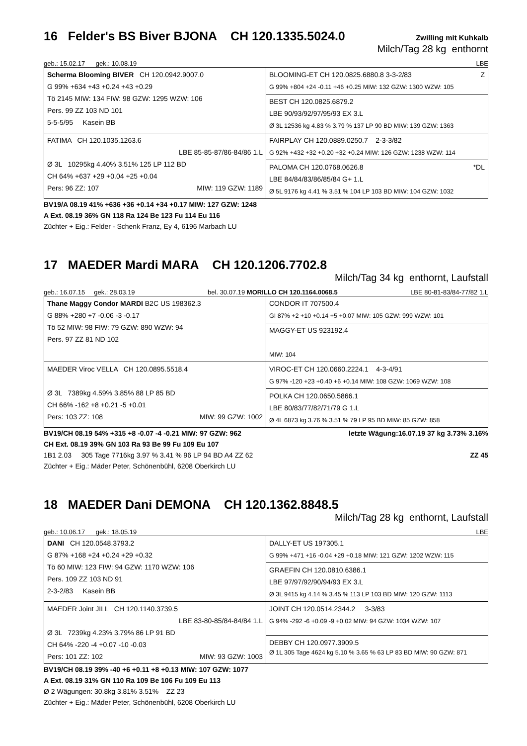16 Felder's BS Biver BJONA CH 120.1335.5024.0 Zwilling mit Kuhkalb
Milch/Tag 28 kg enthornt
geb.: 15.02.17 gek.: 10.08.19 LBE
| Scherma Blooming BIVER CH 120.0942.9007.0 G 99% +634 +43 +0.24 +43 +0.29 Tö 2145 MIW: 134 FIW: 98 GZW: 1295 WZW: 106 Pers. 99 ZZ 103 ND 101 5-5-5/95 Kasein BB | BLOOMING-ET CH 120.0825.6880.8 3-3-2/83 Z G 99% +804 +24 -0.11 +46 +0.25 MIW: 132 GZW: 1300 WZW: 105 |
| | BEST CH 120.0825.6879.2 LBE 90/93/92/97/95/93 EX 3.L Ø 3L 12536 kg 4.83 % 3.79 % 137 LP 90 BD MIW: 139 GZW: 1363 |
| FATIMA CH 120.1035.1263.6 LBE 85-85-87/86-84/86 1.L Ø 3L 10295kg 4.40% 3.51% 125 LP 112 BD CH 64% +637 +29 +0.04 +25 +0.04 Pers: 96 ZZ: 107 MIW: 119 GZW: 1189 | FAIRPLAY CH 120.0889.0250.7 2-3-3/82 G 92% +432 +32 +0.20 +32 +0.24 MIW: 126 GZW: 1238 WZW: 114 |
| | PALOMA CH 120.0768.0626.8 *DL LBE 84/84/83/86/85/84 G+ 1.L Ø 5L 9176 kg 4.41 % 3.51 % 104 LP 103 BD MIW: 104 GZW: 1032 |
BV19/A 08.19 41% +636 +36 +0.14 +34 +0.17 MIW: 127 GZW: 1248
A Ext. 08.19 36% GN 118 Ra 124 Be 123 Fu 114 Eu 116
Züchter + Eig.: Felder - Schenk Franz, Ey 4, 6196 Marbach LU
17 MAEDER Mardi MARA CH 120.1206.7702.8
Milch/Tag 34 kg enthornt, Laufstall
geb.: 16.07.15 gek.: 28.03.19 bel. 30.07.19 MORILLO CH 120.1164.0068.5 LBE 80-81-83/84-77/82 1.L
| Thane Maggy Condor MARDI B2C US 198362.3 G 88% +280 +7 -0.06 -3 -0.17 Tö 52 MIW: 98 FIW: 79 GZW: 890 WZW: 94 Pers. 97 ZZ 81 ND 102 | CONDOR IT 707500.4 GI 87% +2 +10 +0.14 +5 +0.07 MIW: 105 GZW: 999 WZW: 101 |
| | MAGGY-ET US 923192.4 MIW: 104 |
| MAEDER Viroc VELLA CH 120.0895.5518.4 Ø 3L 7389kg 4.59% 3.85% 88 LP 85 BD CH 66% -162 +8 +0.21 -5 +0.01 Pers: 103 ZZ: 108 MIW: 99 GZW: 1002 | VIROC-ET CH 120.0660.2224.1 4-3-4/91 G 97% -120 +23 +0.40 +6 +0.14 MIW: 108 GZW: 1069 WZW: 108 |
| | POLKA CH 120.0650.5866.1 LBE 80/83/77/82/71/79 G 1.L Ø 4L 6873 kg 3.76 % 3.51 % 79 LP 95 BD MIW: 85 GZW: 858 |
BV19/CH 08.19 54% +315 +8 -0.07 -4 -0.21 MIW: 97 GZW: 962 letzte Wägung:16.07.19 37 kg 3.73% 3.16%
CH Ext. 08.19 39% GN 103 Ra 93 Be 99 Fu 109 Eu 107
1B1 2.03 305 Tage 7716kg 3.97 % 3.41 % 96 LP 94 BD A4 ZZ 62 ZZ 45
Züchter + Eig.: Mäder Peter, Schönenbühl, 6208 Oberkirch LU
18 MAEDER Dani DEMONA CH 120.1362.8848.5
Milch/Tag 28 kg enthornt, Laufstall
geb.: 10.06.17 gek.: 18.05.19 LBE
| DANI CH 120.0548.3793.2 G 87% +168 +24 +0.24 +29 +0.32 Tö 60 MIW: 123 FIW: 94 GZW: 1170 WZW: 106 Pers. 109 ZZ 103 ND 91 2-3-2/83 Kasein BB | DALLY-ET US 197305.1 G 99% +471 +16 -0.04 +29 +0.18 MIW: 121 GZW: 1202 WZW: 115 |
| | GRAEFIN CH 120.0810.6386.1 LBE 97/97/92/90/94/93 EX 3.L Ø 3L 9415 kg 4.14 % 3.45 % 113 LP 103 BD MIW: 120 GZW: 1113 |
| MAEDER Joint JILL CH 120.1140.3739.5 LBE 83-80-85/84-84/84 1.L Ø 3L 7239kg 4.23% 3.79% 86 LP 91 BD CH 64% -220 -4 +0.07 -10 -0.03 Pers: 101 ZZ: 102 MIW: 93 GZW: 1003 | JOINT CH 120.0514.2344.2 3-3/83 G 94% -292 -6 +0.09 -9 +0.02 MIW: 94 GZW: 1034 WZW: 107 |
| | DEBBY CH 120.0977.3909.5 Ø 1L 305 Tage 4624 kg 5.10 % 3.65 % 63 LP 83 BD MIW: 90 GZW: 871 |
BV19/CH 08.19 39% -40 +6 +0.11 +8 +0.13 MIW: 107 GZW: 1077
A Ext. 08.19 31% GN 110 Ra 109 Be 106 Fu 109 Eu 113
Ø 2 Wägungen: 30.8kg 3.81% 3.51% ZZ 23
Züchter + Eig.: Mäder Peter, Schönenbühl, 6208 Oberkirch LU